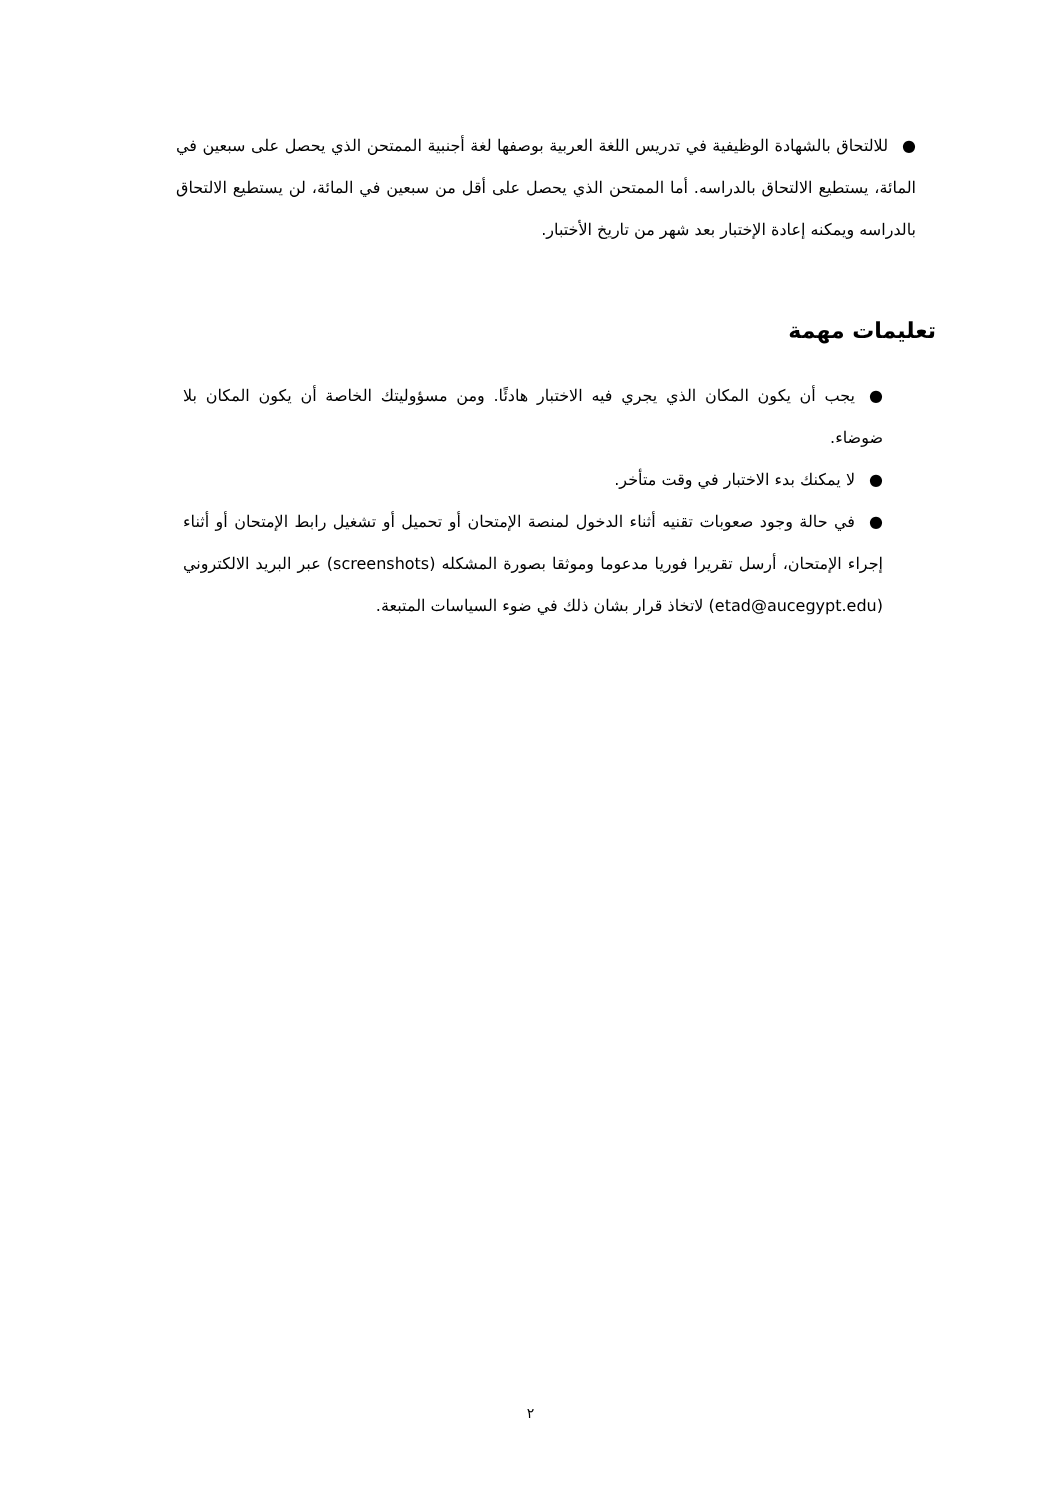● للالتحاق بالشهادة الوظيفية في تدريس اللغة العربية بوصفها لغة أجنبية الممتحن الذي يحصل على سبعين في المائة، يستطيع الالتحاق بالدراسه. أما الممتحن الذي يحصل على أقل من سبعين في المائة، لن يستطيع الالتحاق بالدراسه ويمكنه إعادة الإختبار بعد شهر من تاريخ الأختبار.
تعليمات مهمة
● يجب أن يكون المكان الذي يجري فيه الاختبار هادئًا. ومن مسؤوليتك الخاصة أن يكون المكان بلا ضوضاء.
● لا يمكنك بدء الاختبار في وقت متأخر.
● في حالة وجود صعوبات تقنيه أثناء الدخول لمنصة الإمتحان أو تحميل أو تشغيل رابط الإمتحان أو أثناء إجراء الإمتحان، أرسل تقريرا فوريا مدعوما وموثقا بصورة المشكله (screenshots) عبر البريد الالكتروني (etad@aucegypt.edu) لاتخاذ قرار بشان ذلك في ضوء السياسات المتبعة.
٢